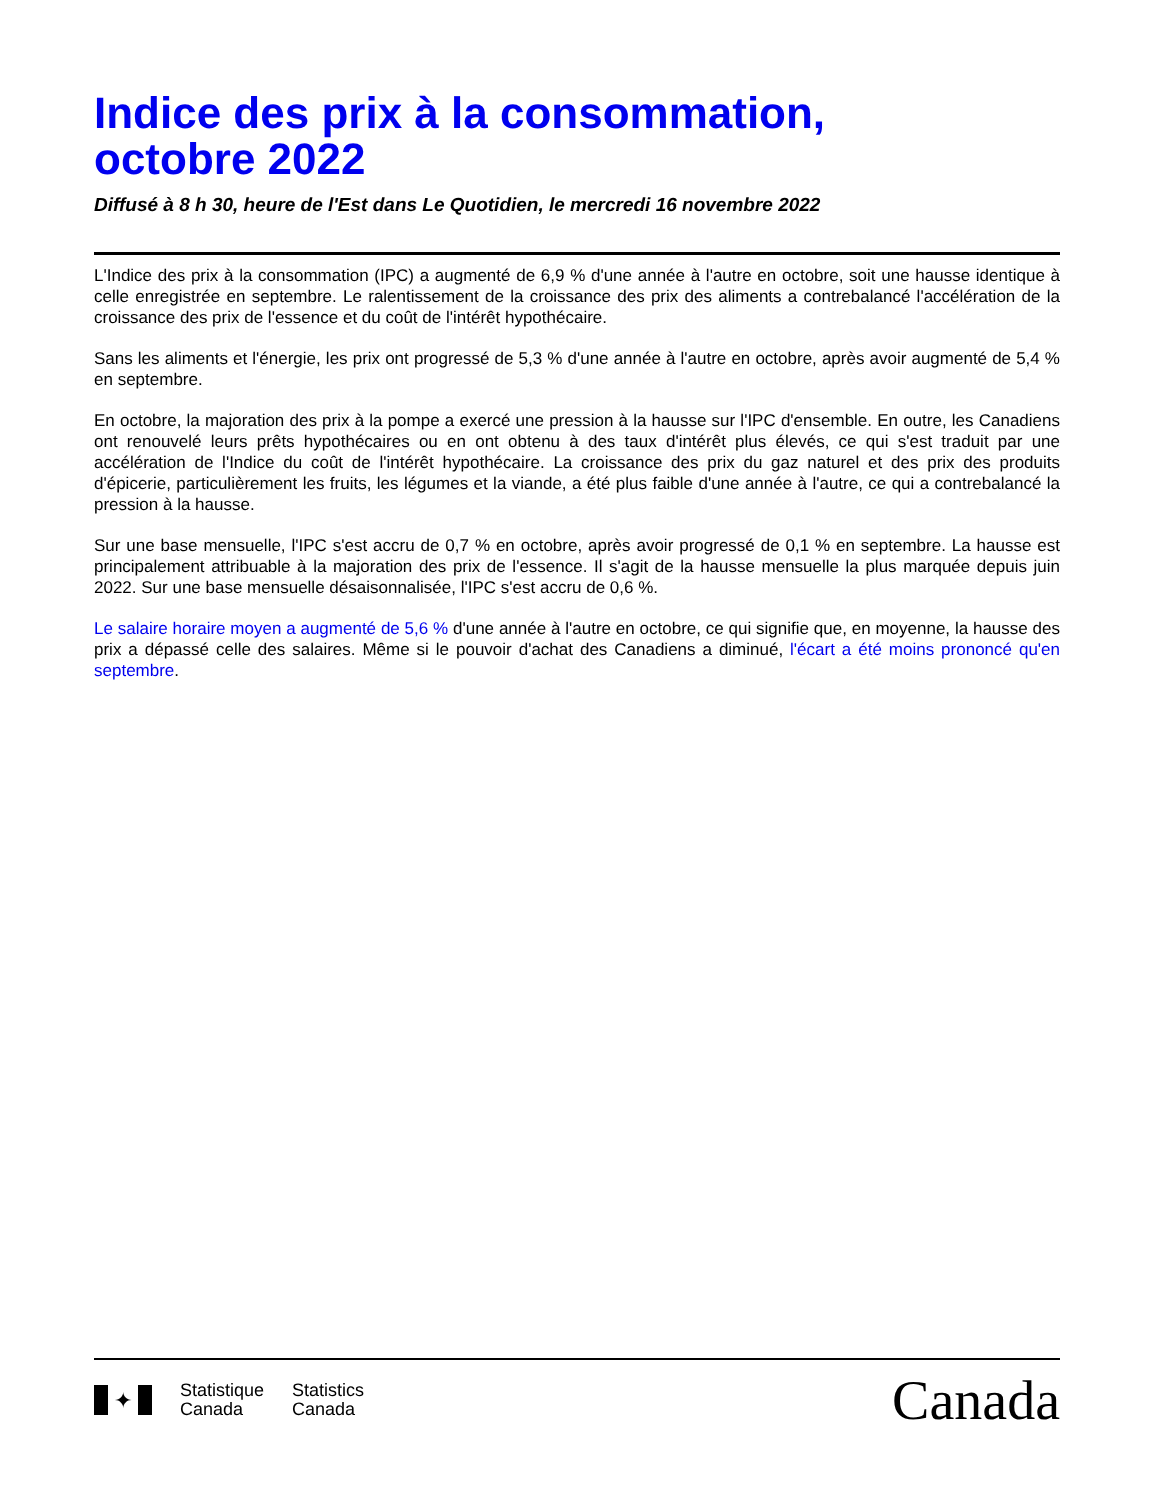Indice des prix à la consommation,
octobre 2022
Diffusé à 8 h 30, heure de l'Est dans Le Quotidien, le mercredi 16 novembre 2022
L'Indice des prix à la consommation (IPC) a augmenté de 6,9 % d'une année à l'autre en octobre, soit une hausse identique à celle enregistrée en septembre. Le ralentissement de la croissance des prix des aliments a contrebalancé l'accélération de la croissance des prix de l'essence et du coût de l'intérêt hypothécaire.
Sans les aliments et l'énergie, les prix ont progressé de 5,3 % d'une année à l'autre en octobre, après avoir augmenté de 5,4 % en septembre.
En octobre, la majoration des prix à la pompe a exercé une pression à la hausse sur l'IPC d'ensemble. En outre, les Canadiens ont renouvelé leurs prêts hypothécaires ou en ont obtenu à des taux d'intérêt plus élevés, ce qui s'est traduit par une accélération de l'Indice du coût de l'intérêt hypothécaire. La croissance des prix du gaz naturel et des prix des produits d'épicerie, particulièrement les fruits, les légumes et la viande, a été plus faible d'une année à l'autre, ce qui a contrebalancé la pression à la hausse.
Sur une base mensuelle, l'IPC s'est accru de 0,7 % en octobre, après avoir progressé de 0,1 % en septembre. La hausse est principalement attribuable à la majoration des prix de l'essence. Il s'agit de la hausse mensuelle la plus marquée depuis juin 2022. Sur une base mensuelle désaisonnalisée, l'IPC s'est accru de 0,6 %.
Le salaire horaire moyen a augmenté de 5,6 % d'une année à l'autre en octobre, ce qui signifie que, en moyenne, la hausse des prix a dépassé celle des salaires. Même si le pouvoir d'achat des Canadiens a diminué, l'écart a été moins prononcé qu'en septembre.
✦
Statistique
Canada
Statistics
Canada
Canada